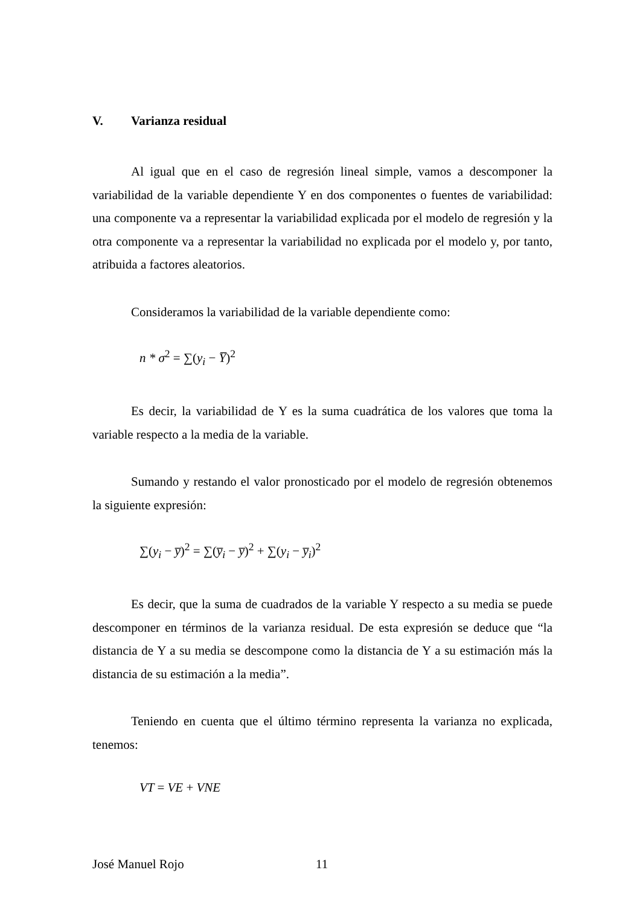V. Varianza residual
Al igual que en el caso de regresión lineal simple, vamos a descomponer la variabilidad de la variable dependiente Y en dos componentes o fuentes de variabilidad: una componente va a representar la variabilidad explicada por el modelo de regresión y la otra componente va a representar la variabilidad no explicada por el modelo y, por tanto, atribuida a factores aleatorios.
Consideramos la variabilidad de la variable dependiente como:
n * σ<sup>2</sup> = ∑(y<sub>i</sub> − Y̅)<sup>2</sup>
Es decir, la variabilidad de Y es la suma cuadrática de los valores que toma la variable respecto a la media de la variable.
Sumando y restando el valor pronosticado por el modelo de regresión obtenemos la siguiente expresión:
∑(y<sub>i</sub> − y̅)<sup>2</sup> = ∑(y̅<sub>i</sub> − y̅)<sup>2</sup> + ∑(y<sub>i</sub> − y̅<sub>i</sub>)<sup>2</sup>
Es decir, que la suma de cuadrados de la variable Y respecto a su media se puede descomponer en términos de la varianza residual. De esta expresión se deduce que “la distancia de Y a su media se descompone como la distancia de Y a su estimación más la distancia de su estimación a la media”.
Teniendo en cuenta que el último término representa la varianza no explicada, tenemos:
VT = VE + VNE
José Manuel Rojo 11